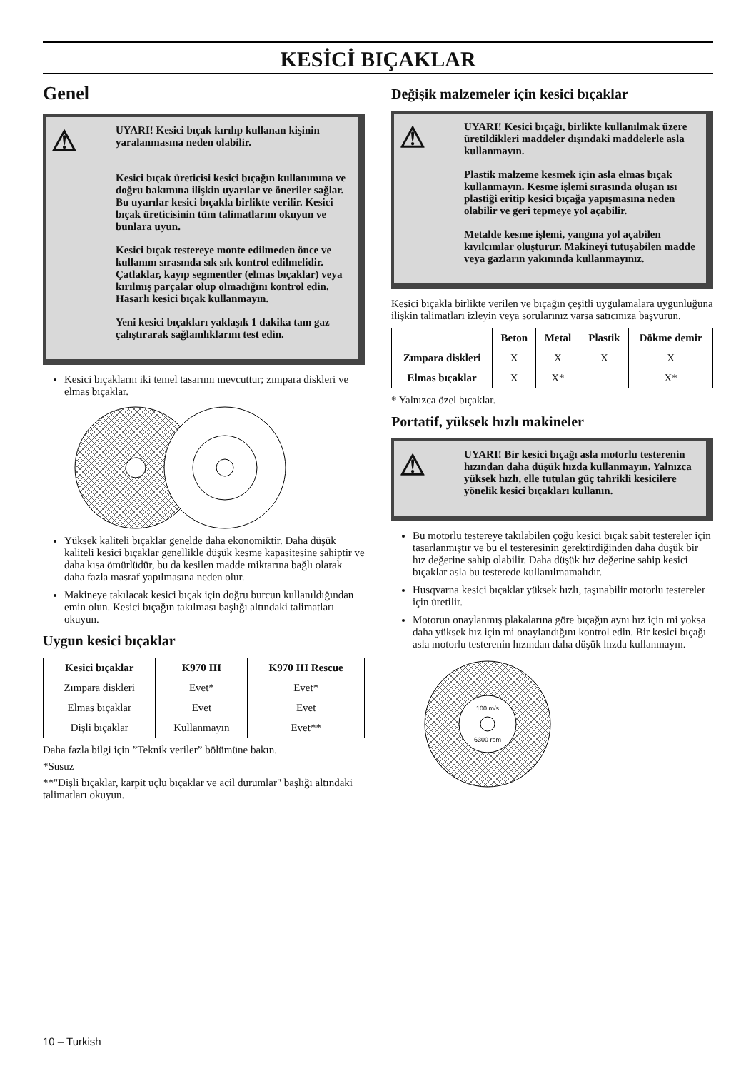KESİCİ BIÇAKLAR
Genel
⚠
UYARI! Kesici bıçak kırılıp kullanan kişinin yaralanmasına neden olabilir.
Kesici bıçak üreticisi kesici bıçağın kullanımına ve doğru bakımına ilişkin uyarılar ve öneriler sağlar. Bu uyarılar kesici bıçakla birlikte verilir. Kesici bıçak üreticisinin tüm talimatlarını okuyun ve bunlara uyun.
Kesici bıçak testereye monte edilmeden önce ve kullanım sırasında sık sık kontrol edilmelidir. Çatlaklar, kayıp segmentler (elmas bıçaklar) veya kırılmış parçalar olup olmadığını kontrol edin. Hasarlı kesici bıçak kullanmayın.
Yeni kesici bıçakları yaklaşık 1 dakika tam gaz çalıştırarak sağlamlıklarını test edin.
Kesici bıçakların iki temel tasarımı mevcuttur; zımpara diskleri ve elmas bıçaklar.
Yüksek kaliteli bıçaklar genelde daha ekonomiktir. Daha düşük kaliteli kesici bıçaklar genellikle düşük kesme kapasitesine sahiptir ve daha kısa ömürlüdür, bu da kesilen madde miktarına bağlı olarak daha fazla masraf yapılmasına neden olur.
Makineye takılacak kesici bıçak için doğru burcun kullanıldığından emin olun. Kesici bıçağın takılması başlığı altındaki talimatları okuyun.
Uygun kesici bıçaklar
| Kesici bıçaklar | K970 III | K970 III Rescue |
| --- | --- | --- |
| Zımpara diskleri | Evet* | Evet* |
| Elmas bıçaklar | Evet | Evet |
| Dişli bıçaklar | Kullanmayın | Evet** |
Daha fazla bilgi için ”Teknik veriler” bölümüne bakın.
*Susuz
**"Dişli bıçaklar, karpit uçlu bıçaklar ve acil durumlar" başlığı altındaki talimatları okuyun.
Değişik malzemeler için kesici bıçaklar
⚠
UYARI! Kesici bıçağı, birlikte kullanılmak üzere üretildikleri maddeler dışındaki maddelerle asla kullanmayın.
Plastik malzeme kesmek için asla elmas bıçak kullanmayın. Kesme işlemi sırasında oluşan ısı plastiği eritip kesici bıçağa yapışmasına neden olabilir ve geri tepmeye yol açabilir.
Metalde kesme işlemi, yangına yol açabilen kıvılcımlar oluşturur. Makineyi tutuşabilen madde veya gazların yakınında kullanmayınız.
Kesici bıçakla birlikte verilen ve bıçağın çeşitli uygulamalara uygunluğuna ilişkin talimatları izleyin veya sorularınız varsa satıcınıza başvurun.
| | Beton | Metal | Plastik | Dökme demir |
| --- | --- | --- | --- | --- |
| Zımpara diskleri | X | X | X | X |
| Elmas bıçaklar | X | X* | | X* |
* Yalnızca özel bıçaklar.
Portatif, yüksek hızlı makineler
⚠
UYARI! Bir kesici bıçağı asla motorlu testerenin hızından daha düşük hızda kullanmayın. Yalnızca yüksek hızlı, elle tutulan güç tahrikli kesicilere yönelik kesici bıçakları kullanın.
Bu motorlu testereye takılabilen çoğu kesici bıçak sabit testereler için tasarlanmıştır ve bu el testeresinin gerektirdiğinden daha düşük bir hız değerine sahip olabilir. Daha düşük hız değerine sahip kesici bıçaklar asla bu testerede kullanılmamalıdır.
Husqvarna kesici bıçaklar yüksek hızlı, taşınabilir motorlu testereler için üretilir.
Motorun onaylanmış plakalarına göre bıçağın aynı hız için mi yoksa daha yüksek hız için mi onaylandığını kontrol edin. Bir kesici bıçağı asla motorlu testerenin hızından daha düşük hızda kullanmayın.
100 m/s
6300 rpm
10 – Turkish